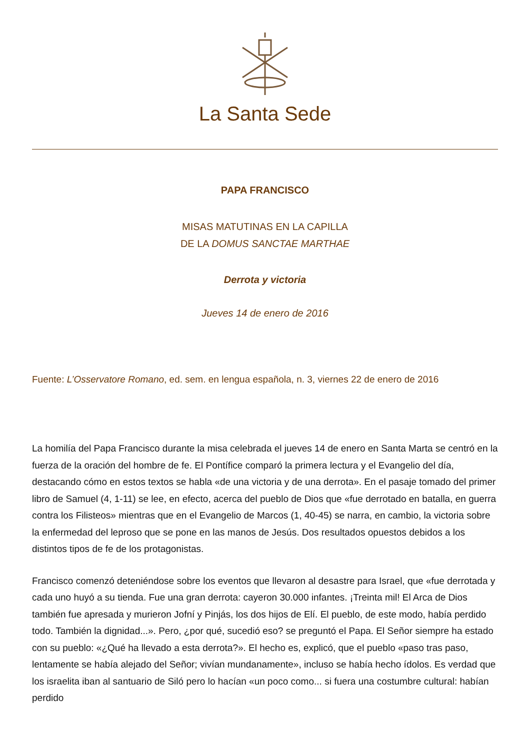La Santa Sede
PAPA FRANCISCO
MISAS MATUTINAS EN LA CAPILLA
DE LA DOMUS SANCTAE MARTHAE
Derrota y victoria
Jueves 14 de enero de 2016
Fuente: L’Osservatore Romano, ed. sem. en lengua española, n. 3, viernes 22 de enero de 2016
La homilía del Papa Francisco durante la misa celebrada el jueves 14 de enero en Santa Marta se centró en la fuerza de la oración del hombre de fe. El Pontífice comparó la primera lectura y el Evangelio del día, destacando cómo en estos textos se habla «de una victoria y de una derrota». En el pasaje tomado del primer libro de Samuel (4, 1-11) se lee, en efecto, acerca del pueblo de Dios que «fue derrotado en batalla, en guerra contra los Filisteos» mientras que en el Evangelio de Marcos (1, 40-45) se narra, en cambio, la victoria sobre la enfermedad del leproso que se pone en las manos de Jesús. Dos resultados opuestos debidos a los distintos tipos de fe de los protagonistas.
Francisco comenzó deteniéndose sobre los eventos que llevaron al desastre para Israel, que «fue derrotada y cada uno huyó a su tienda. Fue una gran derrota: cayeron 30.000 infantes. ¡Treinta mil! El Arca de Dios también fue apresada y murieron Jofní y Pinjás, los dos hijos de Elí. El pueblo, de este modo, había perdido todo. También la dignidad...». Pero, ¿por qué, sucedió eso? se preguntó el Papa. El Señor siempre ha estado con su pueblo: «¿Qué ha llevado a esta derrota?». El hecho es, explicó, que el pueblo «paso tras paso, lentamente se había alejado del Señor; vivían mundanamente», incluso se había hecho ídolos. Es verdad que los israelita iban al santuario de Siló pero lo hacían «un poco como... si fuera una costumbre cultural: habían perdido